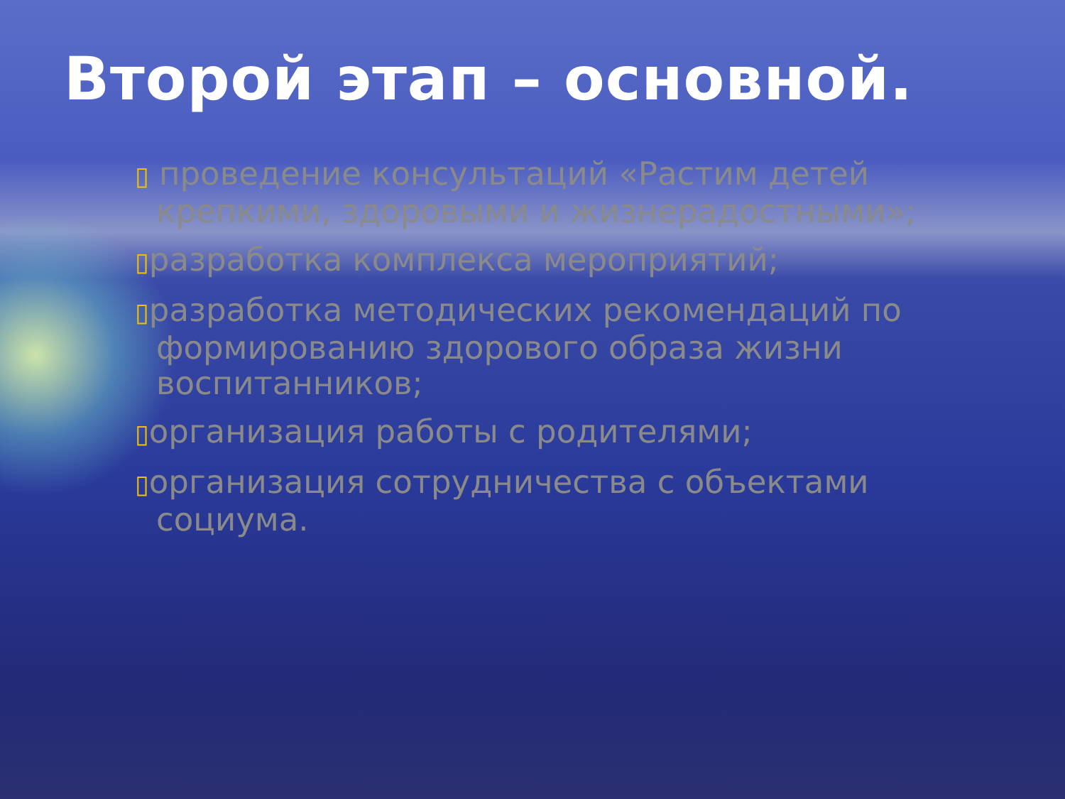Второй этап – основной.
▯ проведение консультаций «Растим детей крепкими, здоровыми и жизнерадостными»;
▯разработка комплекса мероприятий;
▯разработка методических рекомендаций по формированию здорового образа жизни воспитанников;
▯организация работы с родителями;
▯организация сотрудничества с объектами социума.